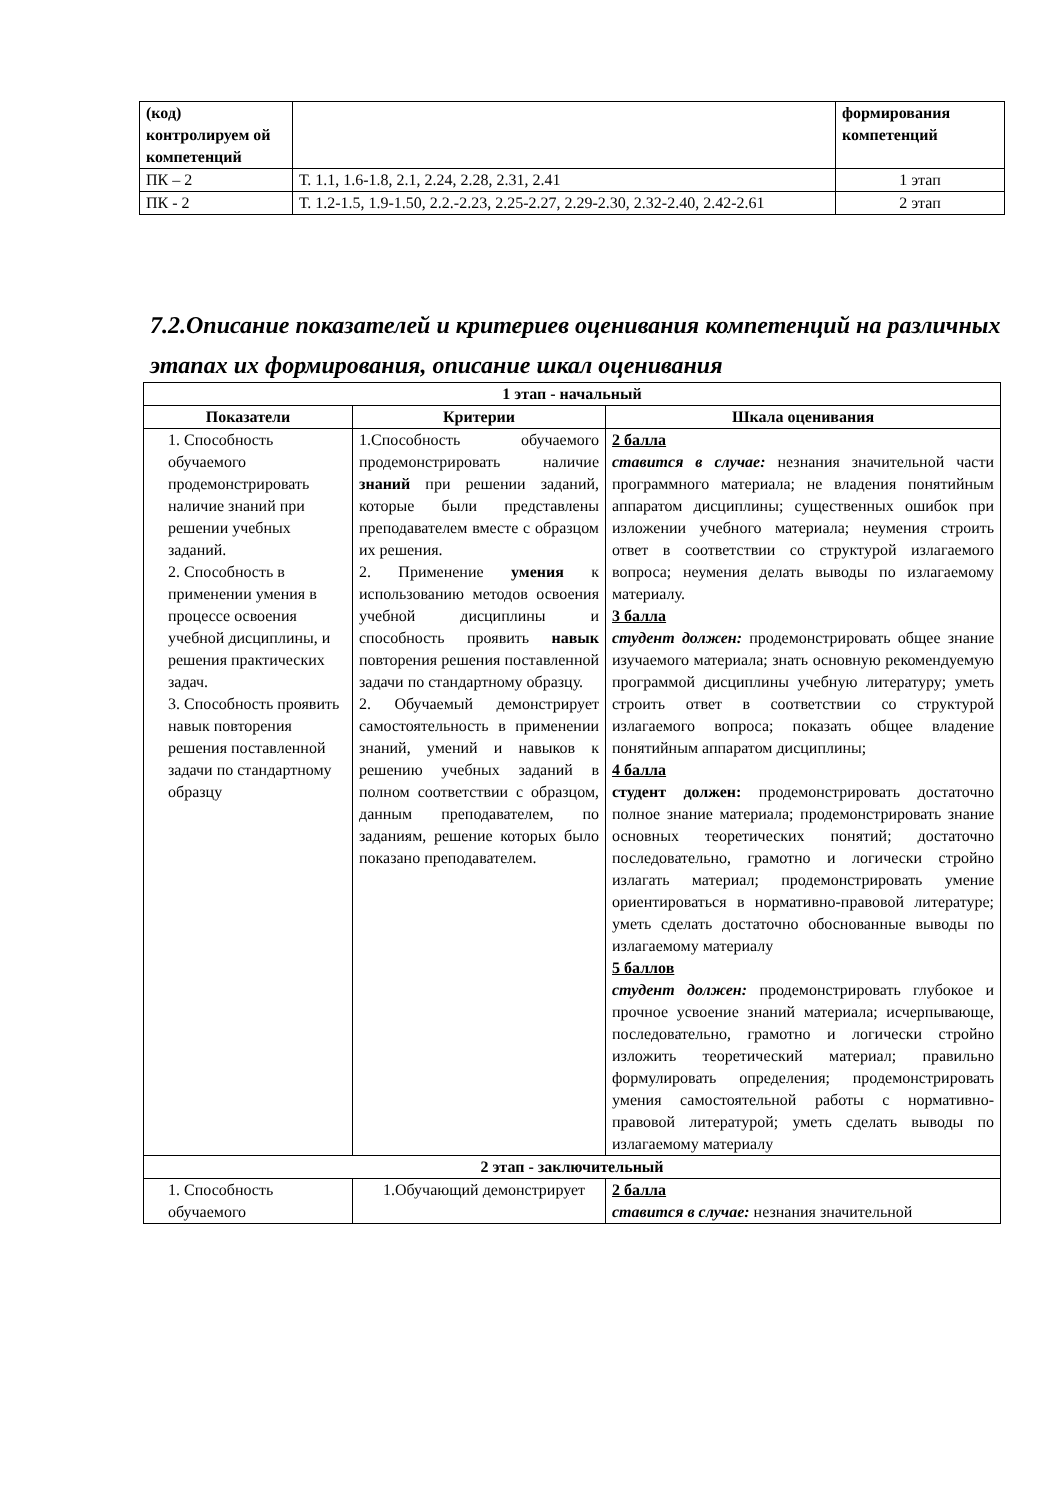| (код) контролируем ой компетенций | | формирования компетенций |
| ПК – 2 | Т. 1.1, 1.6-1.8, 2.1, 2.24, 2.28, 2.31, 2.41 | 1 этап |
| ПК - 2 | Т. 1.2-1.5, 1.9-1.50, 2.2.-2.23, 2.25-2.27, 2.29-2.30, 2.32-2.40, 2.42-2.61 | 2 этап |
7.2.Описание показателей и критериев оценивания компетенций на различных этапах их формирования, описание шкал оценивания
| 1 этап - начальный | | |
| --- | --- | --- |
| Показатели | Критерии | Шкала оценивания |
| 1. Способность обучаемого продемонстрировать наличие знаний при решении учебных заданий. 2. Способность в применении умения в процессе освоения учебной дисциплины, и решения практических задач. 3. Способность проявить навык повторения решения поставленной задачи по стандартному образцу | 1.Способность обучаемого продемонстрировать наличие знаний при решении заданий, которые были представлены преподавателем вместе с образцом их решения. 2. Применение умения к использованию методов освоения учебной дисциплины и способность проявить навык повторения решения поставленной задачи по стандартному образцу. 2. Обучаемый демонстрирует самостоятельность в применении знаний, умений и навыков к решению учебных заданий в полном соответствии с образцом, данным преподавателем, по заданиям, решение которых было показано преподавателем. | 2 балла ставится в случае: незнания значительной части программного материала; не владения понятийным аппаратом дисциплины; существенных ошибок при изложении учебного материала; неумения строить ответ в соответствии со структурой излагаемого вопроса; неумения делать выводы по излагаемому материалу. 3 балла студент должен: продемонстрировать общее знание изучаемого материала; знать основную рекомендуемую программой дисциплины учебную литературу; уметь строить ответ в соответствии со структурой излагаемого вопроса; показать общее владение понятийным аппаратом дисциплины; 4 балла студент должен: продемонстрировать достаточно полное знание материала; продемонстрировать знание основных теоретических понятий; достаточно последовательно, грамотно и логически стройно излагать материал; продемонстрировать умение ориентироваться в нормативно-правовой литературе; уметь сделать достаточно обоснованные выводы по излагаемому материалу 5 баллов студент должен: продемонстрировать глубокое и прочное усвоение знаний материала; исчерпывающе, последовательно, грамотно и логически стройно изложить теоретический материал; правильно формулировать определения; продемонстрировать умения самостоятельной работы с нормативно-правовой литературой; уметь сделать выводы по излагаемому материалу |
| 2 этап - заключительный | | |
| 1. Способность обучаемого | 1.Обучающий демонстрирует | 2 балла ставится в случае: незнания значительной |